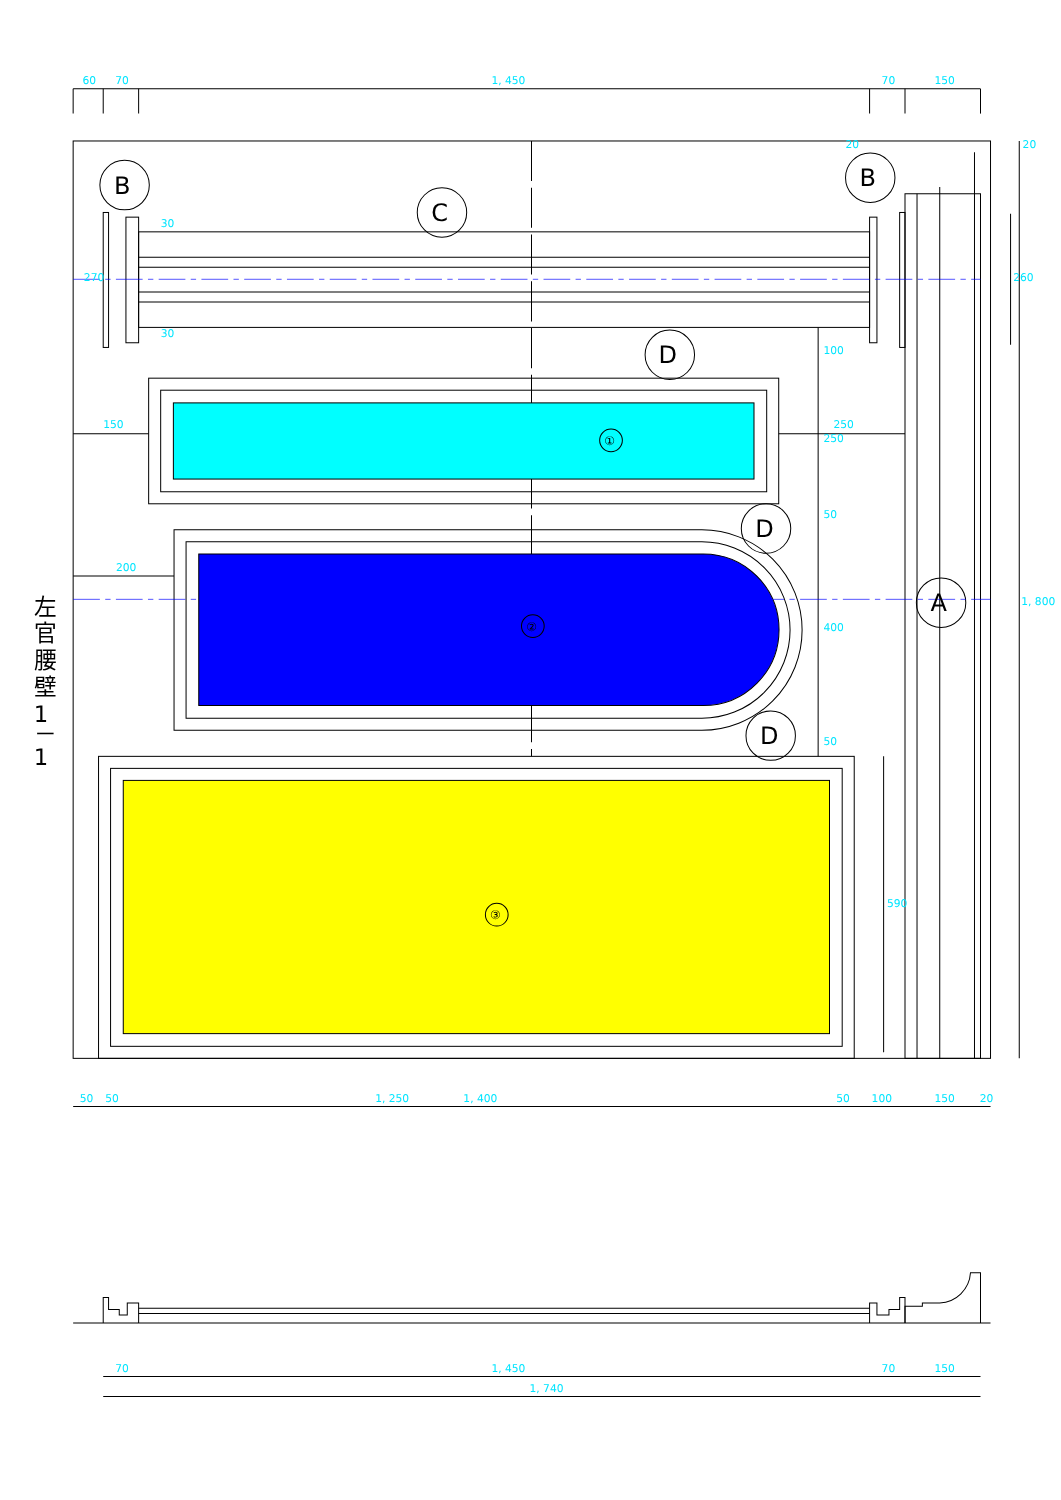60
70
1, 450
70
150
150
250
200
100
250
50
400
50
590
1, 800
260
270
30
30
20
20
50
50
1, 250
1, 400
50
100
150
20
70
1, 450
70
150
1, 740
B
C
B
D
D
D
A
①
②
③
左
官
腰
壁
1
－
1